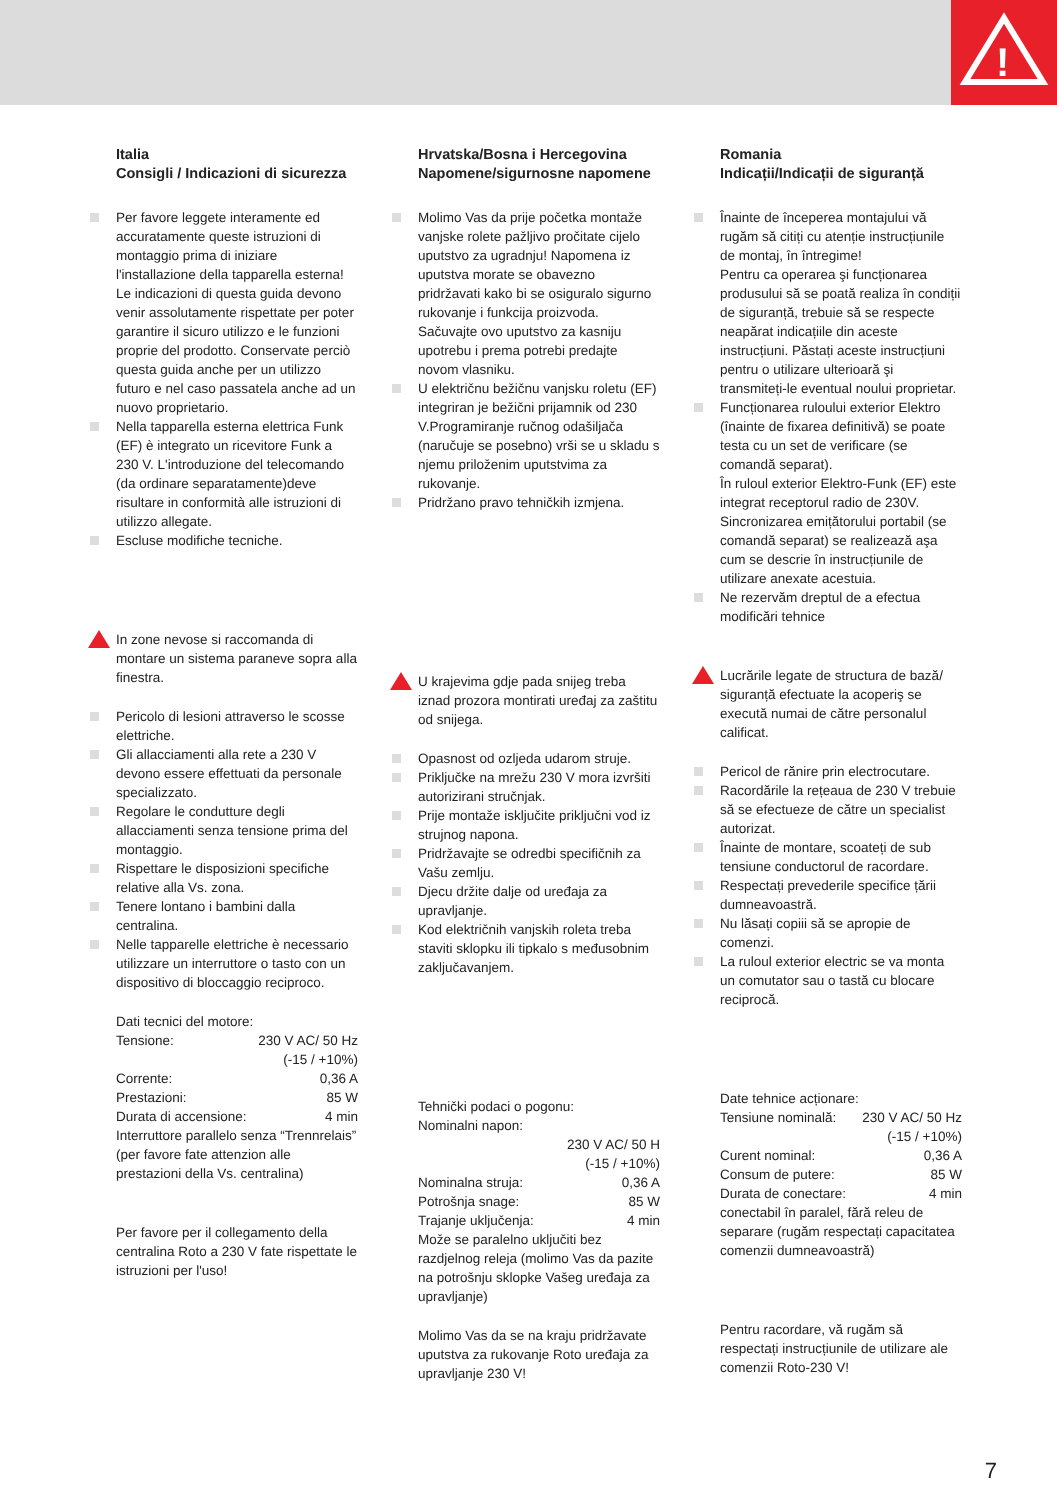!
Italia
Consigli / Indicazioni di sicurezza
Per favore leggete interamente ed accuratamente queste istruzioni di montaggio prima di iniziare l'installazione della tapparella esterna! Le indicazioni di questa guida devono venir assolutamente rispettate per poter garantire il sicuro utilizzo e le funzioni proprie del prodotto. Conservate perciò questa guida anche per un utilizzo futuro e nel caso passatela anche ad un nuovo proprietario.
Nella tapparella esterna elettrica Funk (EF) è integrato un ricevitore Funk a 230 V. L'introduzione del telecomando (da ordinare separatamente)deve risultare in conformità alle istruzioni di utilizzo allegate.
Escluse modifiche tecniche.
In zone nevose si raccomanda di montare un sistema paraneve sopra alla finestra.
Pericolo di lesioni attraverso le scosse elettriche.
Gli allacciamenti alla rete a 230 V devono essere effettuati da personale specializzato.
Regolare le condutture degli allacciamenti senza tensione prima del montaggio.
Rispettare le disposizioni specifiche relative alla Vs. zona.
Tenere lontano i bambini dalla centralina.
Nelle tapparelle elettriche è necessario utilizzare un interruttore o tasto con un dispositivo di bloccaggio reciproco.
Dati tecnici del motore:
Tensione: 230 V AC/ 50 Hz
(-15 / +10%)
Corrente: 0,36 A
Prestazioni: 85 W
Durata di accensione: 4 min
Interruttore parallelo senza “Trennrelais” (per favore fate attenzion alle prestazioni della Vs. centralina)
Per favore per il collegamento della centralina Roto a 230 V fate rispettate le istruzioni per l'uso!
Hrvatska/Bosna i Hercegovina
Napomene/sigurnosne napomene
Molimo Vas da prije početka montaže vanjske rolete pažljivo pročitate cijelo uputstvo za ugradnju! Napomena iz uputstva morate se obavezno pridržavati kako bi se osiguralo sigurno rukovanje i funkcija proizvoda. Sačuvajte ovo uputstvo za kasniju upotrebu i prema potrebi predajte novom vlasniku.
U električnu bežičnu vanjsku roletu (EF) integriran je bežični prijamnik od 230 V.Programiranje ručnog odašiljača (naručuje se posebno) vrši se u skladu s njemu priloženim uputstvima za rukovanje.
Pridržano pravo tehničkih izmjena.
U krajevima gdje pada snijeg treba iznad prozora montirati uređaj za zaštitu od snijega.
Opasnost od ozljeda udarom struje.
Priključke na mrežu 230 V mora izvršiti autorizirani stručnjak.
Prije montaže isključite priključni vod iz strujnog napona.
Pridržavajte se odredbi specifičnih za Vašu zemlju.
Djecu držite dalje od uređaja za upravljanje.
Kod električnih vanjskih roleta treba staviti sklopku ili tipkalo s međusobnim zaključavanjem.
Tehnički podaci o pogonu:
Nominalni napon:
230 V AC/ 50 H
(-15 / +10%)
Nominalna struja: 0,36 A
Potrošnja snage: 85 W
Trajanje uključenja: 4 min
Može se paralelno uključiti bez razdjelnog releja (molimo Vas da pazite na potrošnju sklopke Vašeg uređaja za upravljanje)
Molimo Vas da se na kraju pridržavate uputstva za rukovanje Roto uređaja za upravljanje 230 V!
Romania
Indicații/Indicații de siguranță
Înainte de începerea montajului vă rugăm să citiți cu atenție instrucțiunile de montaj, în întregime!
Pentru ca operarea şi funcționarea produsului să se poată realiza în condiții de siguranță, trebuie să se respecte neapărat indicațiile din aceste instrucțiuni. Păstați aceste instrucțiuni pentru o utilizare ulterioară şi transmiteți-le eventual noului proprietar.
Funcționarea ruloului exterior Elektro (înainte de fixarea definitivă) se poate testa cu un set de verificare (se comandă separat).
În ruloul exterior Elektro-Funk (EF) este integrat receptorul radio de 230V. Sincronizarea emițătorului portabil (se comandă separat) se realizează aşa cum se descrie în instrucțiunile de utilizare anexate acestuia.
Ne rezervăm dreptul de a efectua modificări tehnice
Lucrările legate de structura de bază/ siguranță efectuate la acoperiş se execută numai de către personalul calificat.
Pericol de rănire prin electrocutare.
Racordările la rețeaua de 230 V trebuie să se efectueze de către un specialist autorizat.
Înainte de montare, scoateți de sub tensiune conductorul de racordare.
Respectați prevederile specifice țării dumneavoastră.
Nu lăsați copiii să se apropie de comenzi.
La ruloul exterior electric se va monta un comutator sau o tastă cu blocare reciprocă.
Date tehnice acționare:
Tensiune nominală: 230 V AC/ 50 Hz
(-15 / +10%)
Curent nominal: 0,36 A
Consum de putere: 85 W
Durata de conectare: 4 min
conectabil în paralel, fără releu de separare (rugăm respectați capacitatea comenzii dumneavoastră)
Pentru racordare, vă rugăm să respectați instrucțiunile de utilizare ale comenzii Roto-230 V!
7